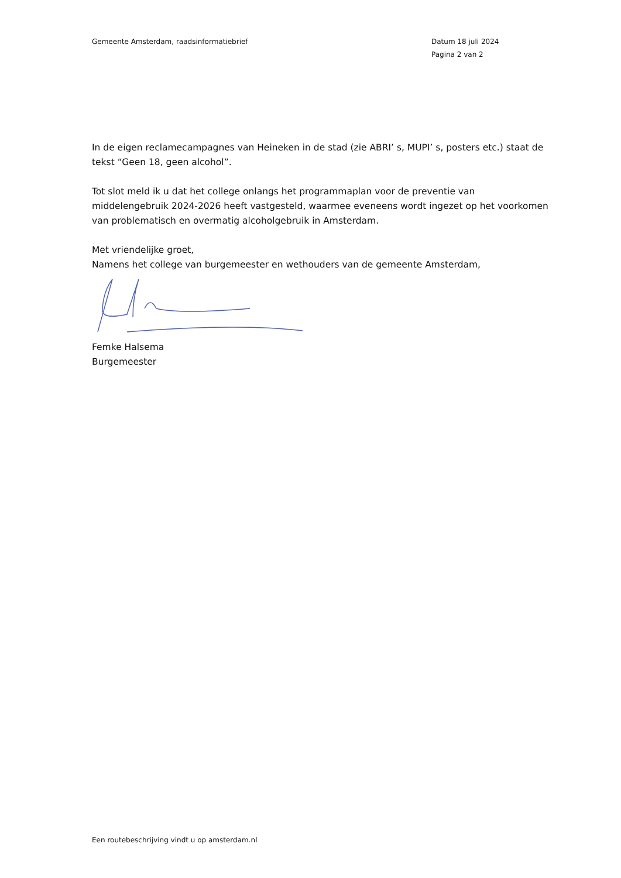Gemeente Amsterdam, raadsinformatiebrief Datum 18 juli 2024
Pagina 2 van 2
In de eigen reclamecampagnes van Heineken in de stad (zie ABRI’ s, MUPI’ s, posters etc.) staat de tekst “Geen 18, geen alcohol”.
Tot slot meld ik u dat het college onlangs het programmaplan voor de preventie van middelengebruik 2024-2026 heeft vastgesteld, waarmee eveneens wordt ingezet op het voorkomen van problematisch en overmatig alcoholgebruik in Amsterdam.
Met vriendelijke groet,
Namens het college van burgemeester en wethouders van de gemeente Amsterdam,
Femke Halsema
Burgemeester
Een routebeschrijving vindt u op amsterdam.nl